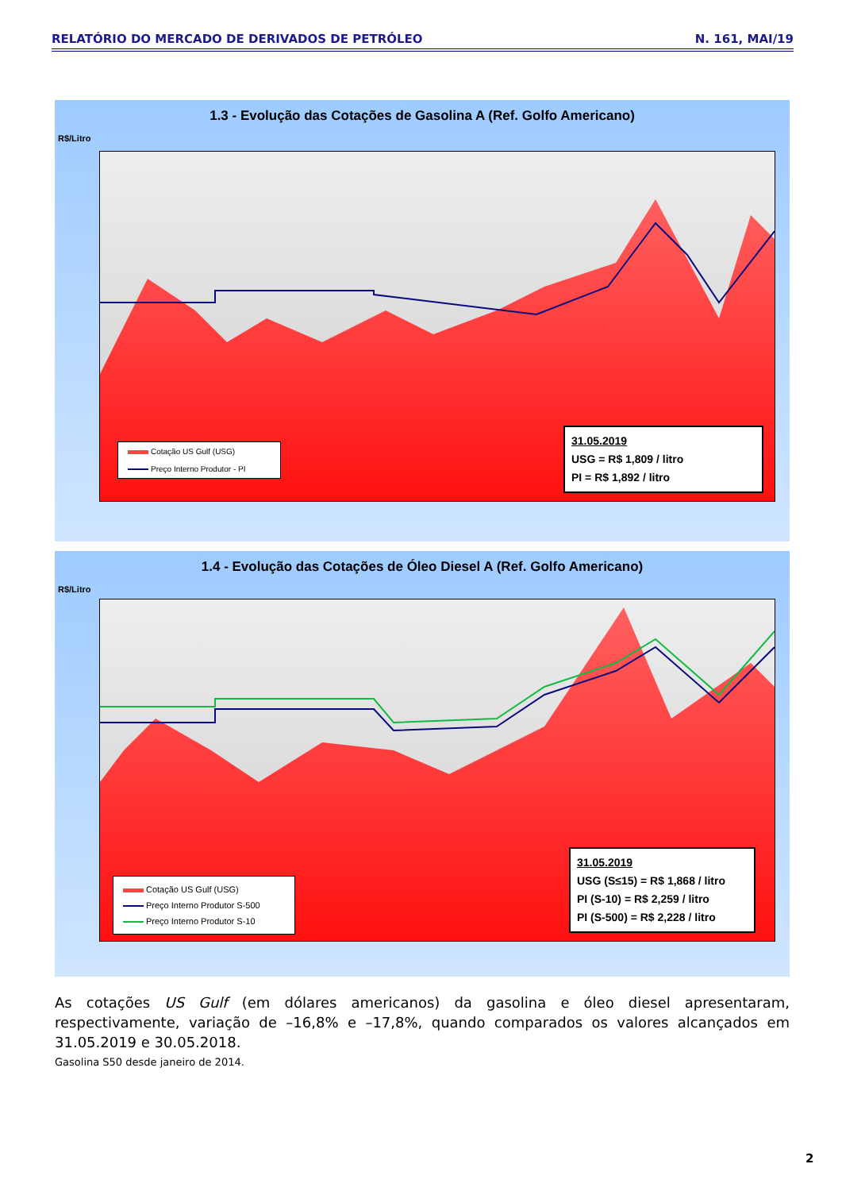RELATÓRIO DO MERCADO DE DERIVADOS DE PETRÓLEO N. 161, MAI/19
1.3 - Evolução das Cotações de Gasolina A (Ref. Golfo Americano)
R$/Litro
Cotação US Gulf (USG)
Preço Interno Produtor - PI
31.05.2019
USG = R$ 1,809 / litro
PI = R$ 1,892 / litro
1.4 - Evolução das Cotações de Óleo Diesel A (Ref. Golfo Americano)
R$/Litro
Cotação US Gulf (USG)
Preço Interno Produtor S-500
Preço Interno Produtor S-10
31.05.2019
USG (S≤15) = R$ 1,868 / litro
PI (S-10) = R$ 2,259 / litro
PI (S-500) = R$ 2,228 / litro
As cotações US Gulf (em dólares americanos) da gasolina e óleo diesel apresentaram, respectivamente, variação de –16,8% e –17,8%, quando comparados os valores alcançados em 31.05.2019 e 30.05.2018.
Gasolina S50 desde janeiro de 2014.
2